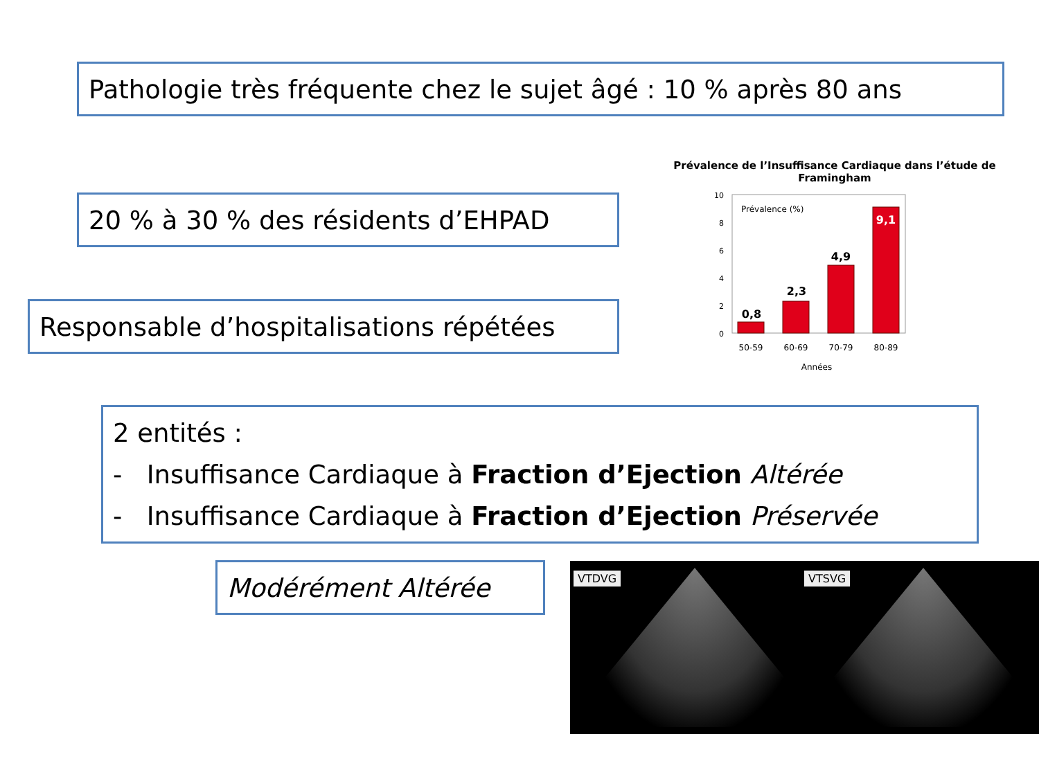Pathologie très fréquente chez le sujet âgé : 10 % après 80 ans
20 % à 30 % des résidents d’EHPAD
Responsable d’hospitalisations répétées
Prévalence de l’Insuffisance Cardiaque dans l’étude de Framingham
Prévalence (%)
0
2
4
6
8
10
0,8
2,3
4,9
9,1
50-59
60-69
70-79
80-89
Années
2 entités :
- Insuffisance Cardiaque à Fraction d’Ejection Altérée
- Insuffisance Cardiaque à Fraction d’Ejection Préservée
Modérément Altérée
VTDVG VTSVG